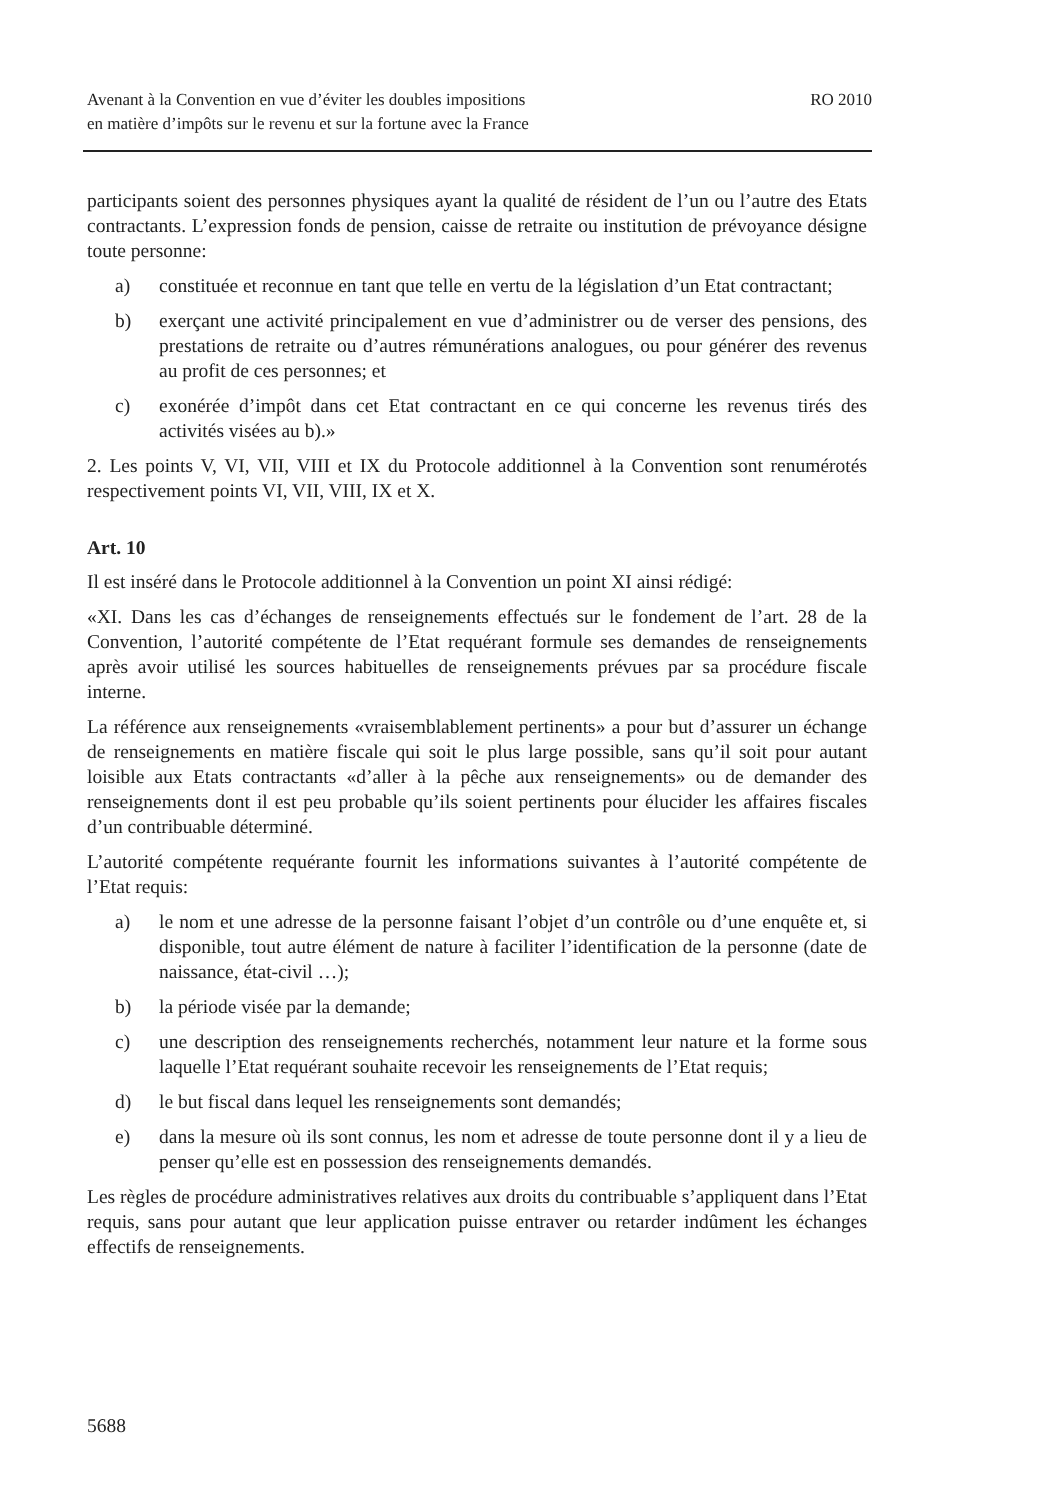Avenant à la Convention en vue d’éviter les doubles impositions
en matière d’impôts sur le revenu et sur la fortune avec la France
RO 2010
participants soient des personnes physiques ayant la qualité de résident de l’un ou l’autre des Etats contractants. L’expression fonds de pension, caisse de retraite ou institution de prévoyance désigne toute personne:
a) constituée et reconnue en tant que telle en vertu de la législation d’un Etat contractant;
b) exerçant une activité principalement en vue d’administrer ou de verser des pensions, des prestations de retraite ou d’autres rémunérations analogues, ou pour générer des revenus au profit de ces personnes; et
c) exonérée d’impôt dans cet Etat contractant en ce qui concerne les revenus tirés des activités visées au b).»
2. Les points V, VI, VII, VIII et IX du Protocole additionnel à la Convention sont renumérotés respectivement points VI, VII, VIII, IX et X.
Art. 10
Il est inséré dans le Protocole additionnel à la Convention un point XI ainsi rédigé:
«XI. Dans les cas d’échanges de renseignements effectués sur le fondement de l’art. 28 de la Convention, l’autorité compétente de l’Etat requérant formule ses demandes de renseignements après avoir utilisé les sources habituelles de renseignements prévues par sa procédure fiscale interne.
La référence aux renseignements «vraisemblablement pertinents» a pour but d’assurer un échange de renseignements en matière fiscale qui soit le plus large possible, sans qu’il soit pour autant loisible aux Etats contractants «d’aller à la pêche aux renseignements» ou de demander des renseignements dont il est peu probable qu’ils soient pertinents pour élucider les affaires fiscales d’un contribuable déterminé.
L’autorité compétente requérante fournit les informations suivantes à l’autorité compétente de l’Etat requis:
a) le nom et une adresse de la personne faisant l’objet d’un contrôle ou d’une enquête et, si disponible, tout autre élément de nature à faciliter l’identification de la personne (date de naissance, état-civil …);
b) la période visée par la demande;
c) une description des renseignements recherchés, notamment leur nature et la forme sous laquelle l’Etat requérant souhaite recevoir les renseignements de l’Etat requis;
d) le but fiscal dans lequel les renseignements sont demandés;
e) dans la mesure où ils sont connus, les nom et adresse de toute personne dont il y a lieu de penser qu’elle est en possession des renseignements demandés.
Les règles de procédure administratives relatives aux droits du contribuable s’appliquent dans l’Etat requis, sans pour autant que leur application puisse entraver ou retarder indûment les échanges effectifs de renseignements.
5688